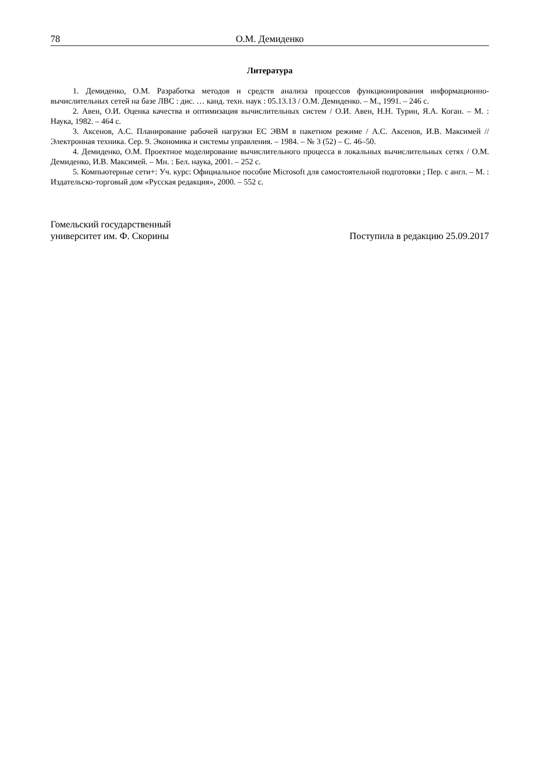78 О.М. Демиденко
Литература
1. Демиденко, О.М. Разработка методов и средств анализа процессов функционирования информационно-вычислительных сетей на базе ЛВС : дис. … канд. техн. наук : 05.13.13 / О.М. Демиденко. – М., 1991. – 246 с.
2. Авен, О.И. Оценка качества и оптимизация вычислительных систем / О.И. Авен, Н.Н. Турин, Я.А. Коган. – М. : Наука, 1982. – 464 с.
3. Аксенов, А.С. Планирование рабочей нагрузки ЕС ЭВМ в пакетном режиме / А.С. Аксенов, И.В. Максимей // Электронная техника. Сер. 9. Экономика и системы управления. – 1984. – № 3 (52) – С. 46–50.
4. Демиденко, О.М. Проектное моделирование вычислительного процесса в локальных вычислительных сетях / О.М. Демиденко, И.В. Максимей. – Мн. : Бел. наука, 2001. – 252 с.
5. Компьютерные сети+: Уч. курс: Официальное пособие Microsoft для самостоятельной подготовки ; Пер. с англ. – М. : Издательско-торговый дом «Русская редакция», 2000. – 552 с.
Гомельский государственный
университет им. Ф. Скорины
Поступила в редакцию 25.09.2017